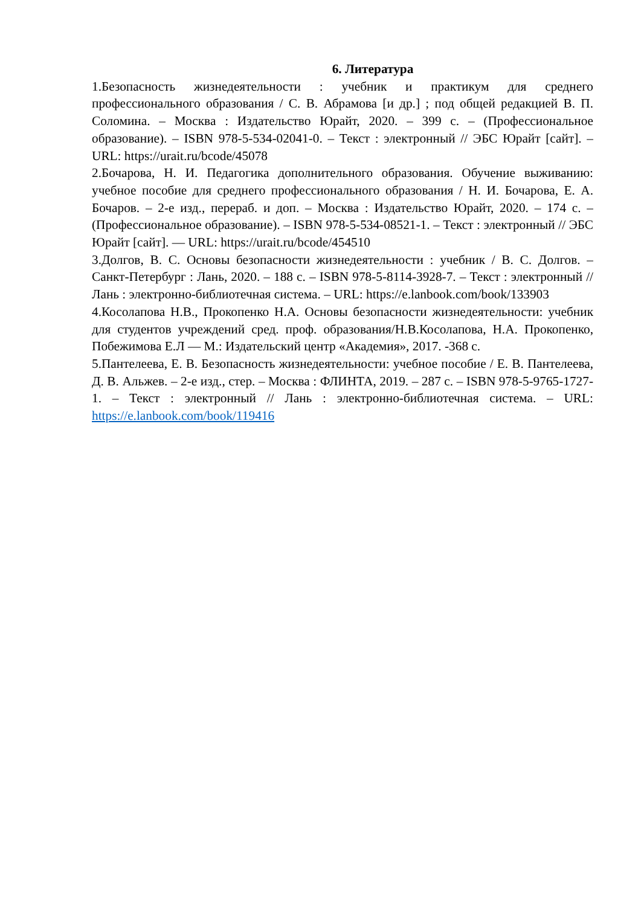6. Литература
1.Безопасность жизнедеятельности : учебник и практикум для среднего профессионального образования / С. В. Абрамова [и др.] ; под общей редакцией В. П. Соломина. – Москва : Издательство Юрайт, 2020. – 399 с. – (Профессиональное образование). – ISBN 978-5-534-02041-0. – Текст : электронный // ЭБС Юрайт [сайт]. – URL: https://urait.ru/bcode/45078
2.Бочарова, Н. И. Педагогика дополнительного образования. Обучение выживанию: учебное пособие для среднего профессионального образования / Н. И. Бочарова, Е. А. Бочаров. – 2-е изд., перераб. и доп. – Москва : Издательство Юрайт, 2020. – 174 с. – (Профессиональное образование). – ISBN 978-5-534-08521-1. – Текст : электронный // ЭБС Юрайт [сайт]. — URL: https://urait.ru/bcode/454510
3.Долгов, В. С. Основы безопасности жизнедеятельности : учебник / В. С. Долгов. – Санкт-Петербург : Лань, 2020. – 188 с. – ISBN 978-5-8114-3928-7. – Текст : электронный // Лань : электронно-библиотечная система. – URL: https://e.lanbook.com/book/133903
4.Косолапова Н.В., Прокопенко Н.А. Основы безопасности жизнедеятельности: учебник для студентов учреждений сред. проф. образования/Н.В.Косолапова, Н.А. Прокопенко, Побежимова Е.Л — М.: Издательский центр «Академия», 2017. -368 с.
5.Пантелеева, Е. В. Безопасность жизнедеятельности: учебное пособие / Е. В. Пантелеева, Д. В. Альжев. – 2-е изд., стер. – Москва : ФЛИНТА, 2019. – 287 с. – ISBN 978-5-9765-1727-1. – Текст : электронный // Лань : электронно-библиотечная система. – URL: https://e.lanbook.com/book/119416